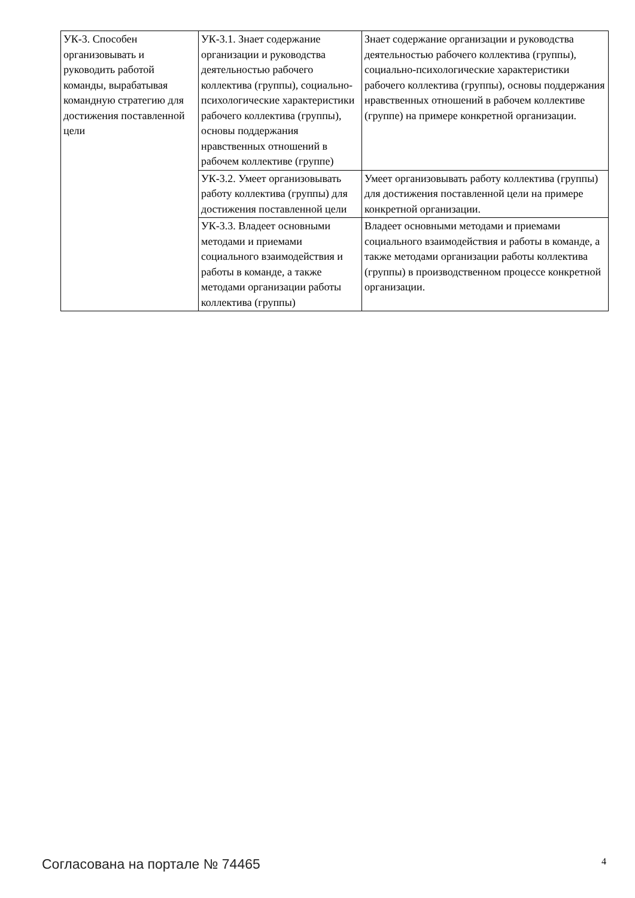| УК-3. Способен организовывать и руководить работой команды, вырабатывая командную стратегию для достижения поставленной цели | УК-3.1. Знает содержание организации и руководства деятельностью рабочего коллектива (группы), социально-психологические характеристики рабочего коллектива (группы), основы поддержания нравственных отношений в рабочем коллективе (группе) | Знает содержание организации и руководства деятельностью рабочего коллектива (группы), социально-психологические характеристики рабочего коллектива (группы), основы поддержания нравственных отношений в рабочем коллективе (группе) на примере конкретной организации. |
| | УК-3.2. Умеет организовывать работу коллектива (группы) для достижения поставленной цели | Умеет организовывать работу коллектива (группы) для достижения поставленной цели на примере конкретной организации. |
| | УК-3.3. Владеет основными методами и приемами социального взаимодействия и работы в команде, а также методами организации работы коллектива (группы) | Владеет основными методами и приемами социального взаимодействия и работы в команде, а также методами организации работы коллектива (группы) в производственном процессе конкретной организации. |
Согласована на портале № 74465 4